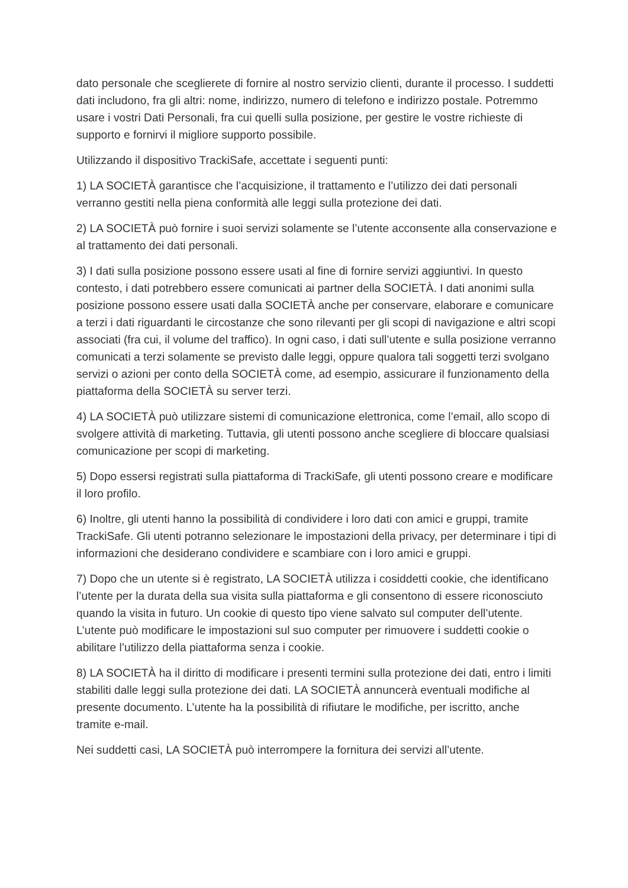dato personale che sceglierete di fornire al nostro servizio clienti, durante il processo. I suddetti dati includono, fra gli altri: nome, indirizzo, numero di telefono e indirizzo postale. Potremmo usare i vostri Dati Personali, fra cui quelli sulla posizione, per gestire le vostre richieste di supporto e fornirvi il migliore supporto possibile.
Utilizzando il dispositivo TrackiSafe, accettate i seguenti punti:
1) LA SOCIETÀ garantisce che l’acquisizione, il trattamento e l’utilizzo dei dati personali verranno gestiti nella piena conformità alle leggi sulla protezione dei dati.
2) LA SOCIETÀ può fornire i suoi servizi solamente se l’utente acconsente alla conservazione e al trattamento dei dati personali.
3) I dati sulla posizione possono essere usati al fine di fornire servizi aggiuntivi. In questo contesto, i dati potrebbero essere comunicati ai partner della SOCIETÀ. I dati anonimi sulla posizione possono essere usati dalla SOCIETÀ anche per conservare, elaborare e comunicare a terzi i dati riguardanti le circostanze che sono rilevanti per gli scopi di navigazione e altri scopi associati (fra cui, il volume del traffico). In ogni caso, i dati sull’utente e sulla posizione verranno comunicati a terzi solamente se previsto dalle leggi, oppure qualora tali soggetti terzi svolgano servizi o azioni per conto della SOCIETÀ come, ad esempio, assicurare il funzionamento della piattaforma della SOCIETÀ su server terzi.
4) LA SOCIETÀ può utilizzare sistemi di comunicazione elettronica, come l’email, allo scopo di svolgere attività di marketing. Tuttavia, gli utenti possono anche scegliere di bloccare qualsiasi comunicazione per scopi di marketing.
5) Dopo essersi registrati sulla piattaforma di TrackiSafe, gli utenti possono creare e modificare il loro profilo.
6) Inoltre, gli utenti hanno la possibilità di condividere i loro dati con amici e gruppi, tramite TrackiSafe. Gli utenti potranno selezionare le impostazioni della privacy, per determinare i tipi di informazioni che desiderano condividere e scambiare con i loro amici e gruppi.
7) Dopo che un utente si è registrato, LA SOCIETÀ utilizza i cosiddetti cookie, che identificano l’utente per la durata della sua visita sulla piattaforma e gli consentono di essere riconosciuto quando la visita in futuro. Un cookie di questo tipo viene salvato sul computer dell’utente. L’utente può modificare le impostazioni sul suo computer per rimuovere i suddetti cookie o abilitare l’utilizzo della piattaforma senza i cookie.
8) LA SOCIETÀ ha il diritto di modificare i presenti termini sulla protezione dei dati, entro i limiti stabiliti dalle leggi sulla protezione dei dati. LA SOCIETÀ annuncerà eventuali modifiche al presente documento. L’utente ha la possibilità di rifiutare le modifiche, per iscritto, anche tramite e-mail.
Nei suddetti casi, LA SOCIETÀ può interrompere la fornitura dei servizi all’utente.